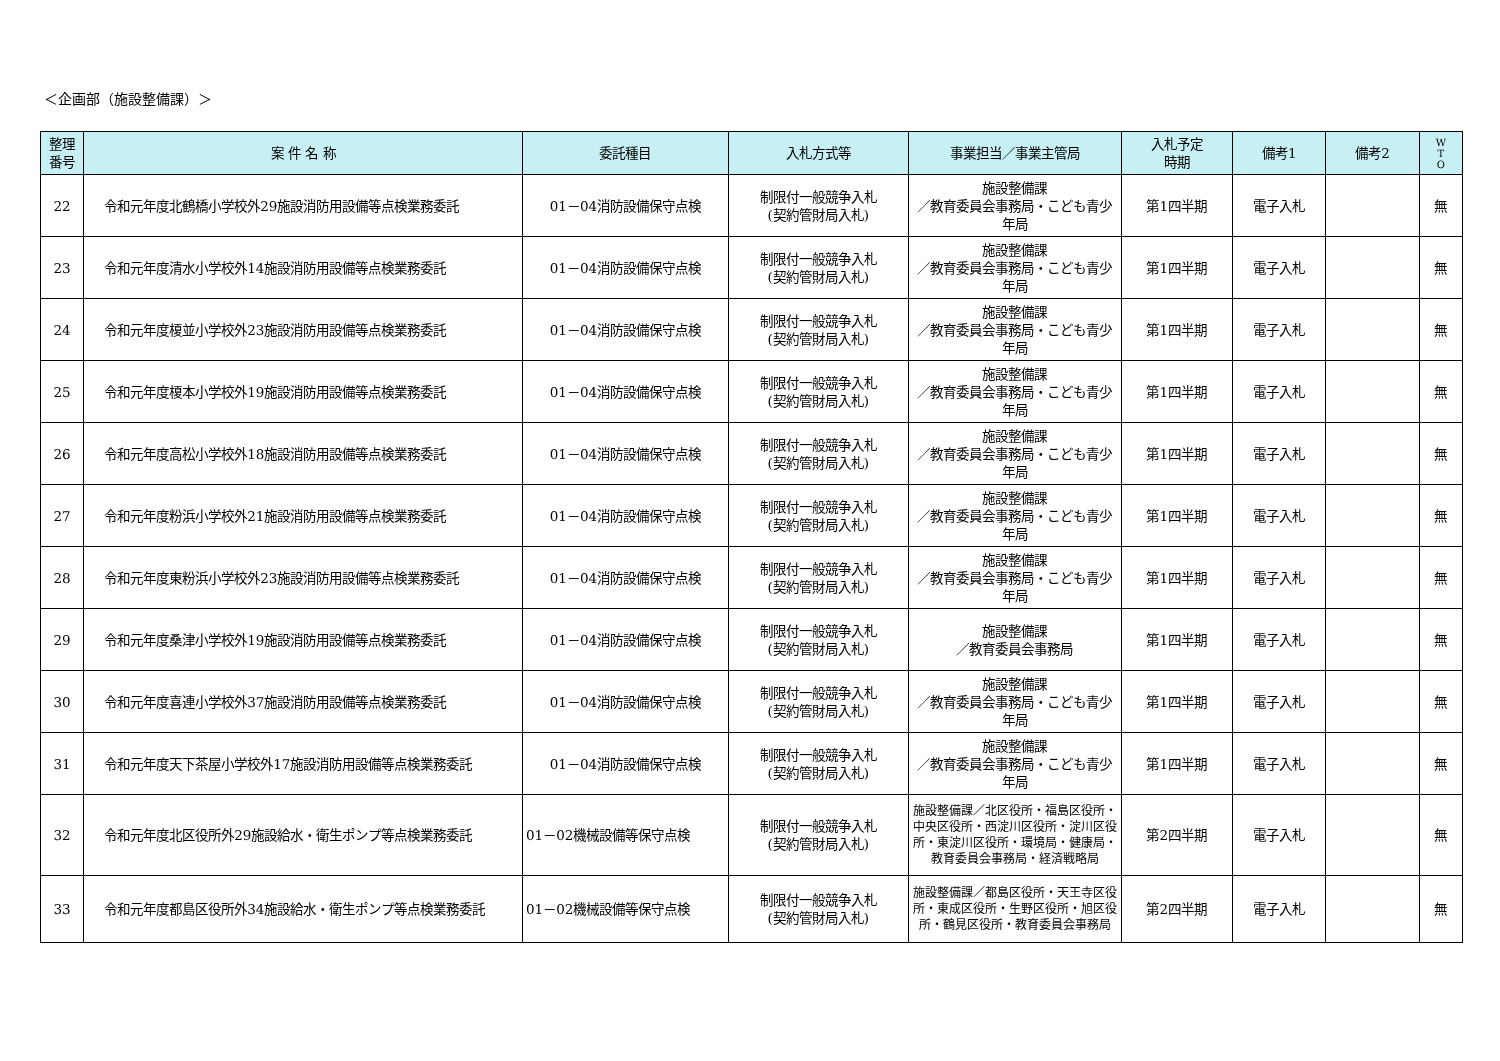＜企画部（施設整備課）＞
| 整理 番号 | 案 件 名 称 | 委託種目 | 入札方式等 | 事業担当／事業主管局 | 入札予定 時期 | 備考1 | 備考2 | W T O |
| --- | --- | --- | --- | --- | --- | --- | --- | --- |
| 22 | 令和元年度北鶴橋小学校外29施設消防用設備等点検業務委託 | 01－04消防設備保守点検 | 制限付一般競争入札 (契約管財局入札) | 施設整備課 ／教育委員会事務局・こども青少年局 | 第1四半期 | 電子入札 | | 無 |
| 23 | 令和元年度清水小学校外14施設消防用設備等点検業務委託 | 01－04消防設備保守点検 | 制限付一般競争入札 (契約管財局入札) | 施設整備課 ／教育委員会事務局・こども青少年局 | 第1四半期 | 電子入札 | | 無 |
| 24 | 令和元年度榎並小学校外23施設消防用設備等点検業務委託 | 01－04消防設備保守点検 | 制限付一般競争入札 (契約管財局入札) | 施設整備課 ／教育委員会事務局・こども青少年局 | 第1四半期 | 電子入札 | | 無 |
| 25 | 令和元年度榎本小学校外19施設消防用設備等点検業務委託 | 01－04消防設備保守点検 | 制限付一般競争入札 (契約管財局入札) | 施設整備課 ／教育委員会事務局・こども青少年局 | 第1四半期 | 電子入札 | | 無 |
| 26 | 令和元年度高松小学校外18施設消防用設備等点検業務委託 | 01－04消防設備保守点検 | 制限付一般競争入札 (契約管財局入札) | 施設整備課 ／教育委員会事務局・こども青少年局 | 第1四半期 | 電子入札 | | 無 |
| 27 | 令和元年度粉浜小学校外21施設消防用設備等点検業務委託 | 01－04消防設備保守点検 | 制限付一般競争入札 (契約管財局入札) | 施設整備課 ／教育委員会事務局・こども青少年局 | 第1四半期 | 電子入札 | | 無 |
| 28 | 令和元年度東粉浜小学校外23施設消防用設備等点検業務委託 | 01－04消防設備保守点検 | 制限付一般競争入札 (契約管財局入札) | 施設整備課 ／教育委員会事務局・こども青少年局 | 第1四半期 | 電子入札 | | 無 |
| 29 | 令和元年度桑津小学校外19施設消防用設備等点検業務委託 | 01－04消防設備保守点検 | 制限付一般競争入札 (契約管財局入札) | 施設整備課 ／教育委員会事務局 | 第1四半期 | 電子入札 | | 無 |
| 30 | 令和元年度喜連小学校外37施設消防用設備等点検業務委託 | 01－04消防設備保守点検 | 制限付一般競争入札 (契約管財局入札) | 施設整備課 ／教育委員会事務局・こども青少年局 | 第1四半期 | 電子入札 | | 無 |
| 31 | 令和元年度天下茶屋小学校外17施設消防用設備等点検業務委託 | 01－04消防設備保守点検 | 制限付一般競争入札 (契約管財局入札) | 施設整備課 ／教育委員会事務局・こども青少年局 | 第1四半期 | 電子入札 | | 無 |
| 32 | 令和元年度北区役所外29施設給水・衛生ポンプ等点検業務委託 | 01－02機械設備等保守点検 | 制限付一般競争入札 (契約管財局入札) | 施設整備課／北区役所・福島区役所・中央区役所・西淀川区役所・淀川区役所・東淀川区役所・環境局・健康局・教育委員会事務局・経済戦略局 | 第2四半期 | 電子入札 | | 無 |
| 33 | 令和元年度都島区役所外34施設給水・衛生ポンプ等点検業務委託 | 01－02機械設備等保守点検 | 制限付一般競争入札 (契約管財局入札) | 施設整備課／都島区役所・天王寺区役所・東成区役所・生野区役所・旭区役所・鶴見区役所・教育委員会事務局 | 第2四半期 | 電子入札 | | 無 |